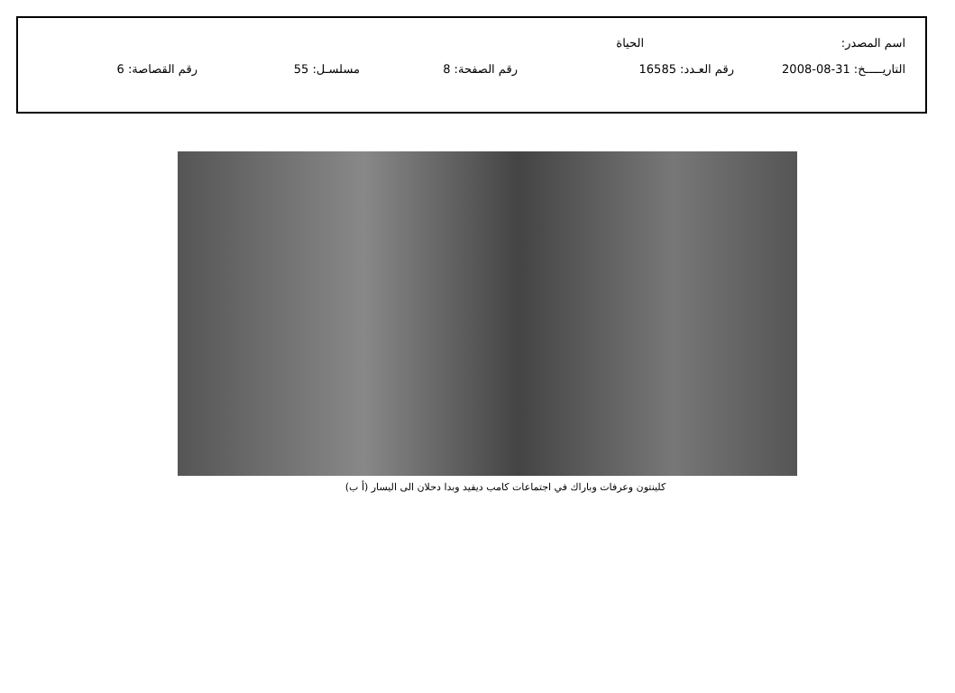اسم المصدر: الحياة
التاريـــــخ: 31-08-2008 رقم العـدد: 16585 رقم الصفحة: 8 مسلسـل: 55 رقم القصاصة: 6
كلينتون وعرفات وباراك في اجتماعات كامب ديفيد وبدا دحلان الى اليسار (أ ب)